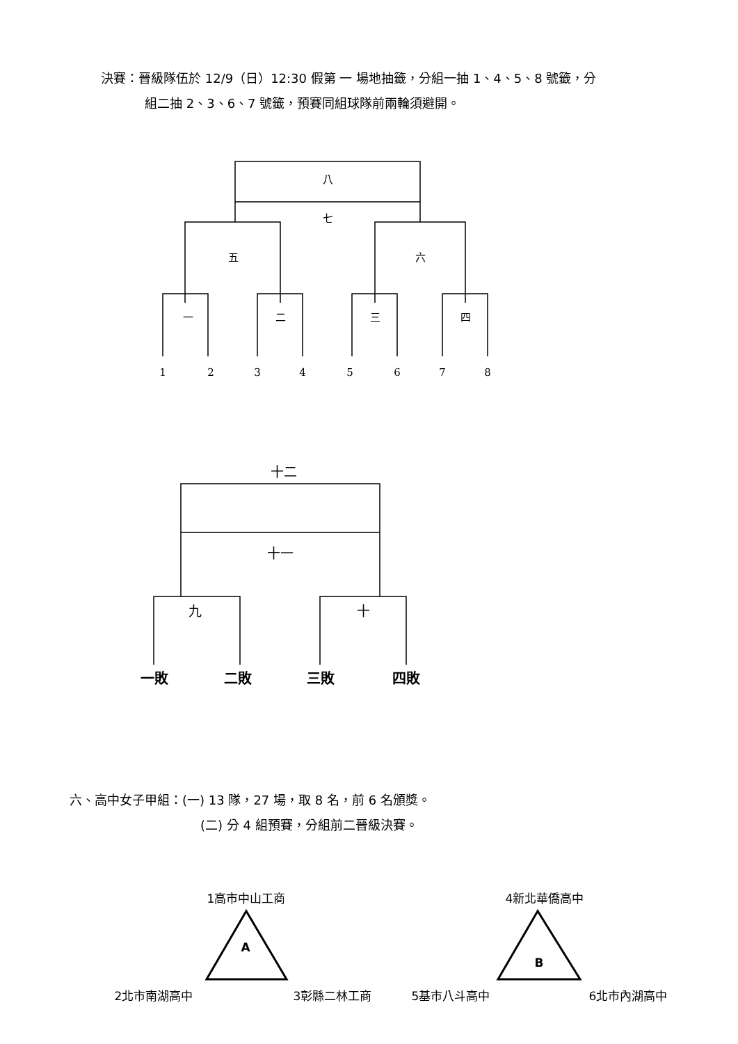決賽：晉級隊伍於 12/9（日）12:30 假第 一 場地抽籤，分組一抽 1、4、5、8 號籤，分
組二抽 2、3、6、7 號籤，預賽同組球隊前兩輪須避開。
八
七
五
六
一
二
三
四
1
2
3
4
5
6
7
8
十二
十一
九
十
一敗
二敗
三敗
四敗
六、高中女子甲組：(一) 13 隊，27 場，取 8 名，前 6 名頒獎。
(二) 分 4 組預賽，分組前二晉級決賽。
1高市中山工商
A
2北市南湖高中
3彰縣二林工商
4新北華僑高中
B
5基市八斗高中
6北市內湖高中